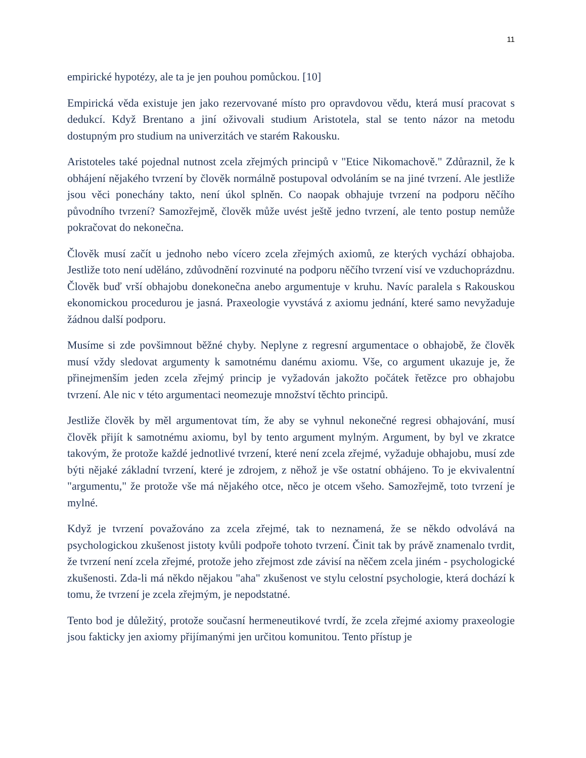11
empirické hypotézy, ale ta je jen pouhou pomůckou. [10]
Empirická věda existuje jen jako rezervované místo pro opravdovou vědu, která musí pracovat s dedukcí. Když Brentano a jiní oživovali studium Aristotela, stal se tento názor na metodu dostupným pro studium na univerzitách ve starém Rakousku.
Aristoteles také pojednal nutnost zcela zřejmých principů v "Etice Nikomachově." Zdůraznil, že k obhájení nějakého tvrzení by člověk normálně postupoval odvoláním se na jiné tvrzení. Ale jestliže jsou věci ponechány takto, není úkol splněn. Co naopak obhajuje tvrzení na podporu něčího původního tvrzení? Samozřejmě, člověk může uvést ještě jedno tvrzení, ale tento postup nemůže pokračovat do nekonečna.
Člověk musí začít u jednoho nebo vícero zcela zřejmých axiomů, ze kterých vychází obhajoba. Jestliže toto není uděláno, zdůvodnění rozvinuté na podporu něčího tvrzení visí ve vzduchoprázdnu. Člověk buď vrší obhajobu donekonečna anebo argumentuje v kruhu. Navíc paralela s Rakouskou ekonomickou procedurou je jasná. Praxeologie vyvstává z axiomu jednání, které samo nevyžaduje žádnou další podporu.
Musíme si zde povšimnout běžné chyby. Neplyne z regresní argumentace o obhajobě, že člověk musí vždy sledovat argumenty k samotnému danému axiomu. Vše, co argument ukazuje je, že přinejmenším jeden zcela zřejmý princip je vyžadován jakožto počátek řetězce pro obhajobu tvrzení. Ale nic v této argumentaci neomezuje množství těchto principů.
Jestliže člověk by měl argumentovat tím, že aby se vyhnul nekonečné regresi obhajování, musí člověk přijít k samotnému axiomu, byl by tento argument mylným. Argument, by byl ve zkratce takovým, že protože každé jednotlivé tvrzení, které není zcela zřejmé, vyžaduje obhajobu, musí zde býti nějaké základní tvrzení, které je zdrojem, z něhož je vše ostatní obhájeno. To je ekvivalentní "argumentu," že protože vše má nějakého otce, něco je otcem všeho. Samozřejmě, toto tvrzení je mylné.
Když je tvrzení považováno za zcela zřejmé, tak to neznamená, že se někdo odvolává na psychologickou zkušenost jistoty kvůli podpoře tohoto tvrzení. Činit tak by právě znamenalo tvrdit, že tvrzení není zcela zřejmé, protože jeho zřejmost zde závisí na něčem zcela jiném - psychologické zkušenosti. Zda-li má někdo nějakou "aha" zkušenost ve stylu celostní psychologie, která dochází k tomu, že tvrzení je zcela zřejmým, je nepodstatné.
Tento bod je důležitý, protože současní hermeneutikové tvrdí, že zcela zřejmé axiomy praxeologie jsou fakticky jen axiomy přijímanými jen určitou komunitou. Tento přístup je